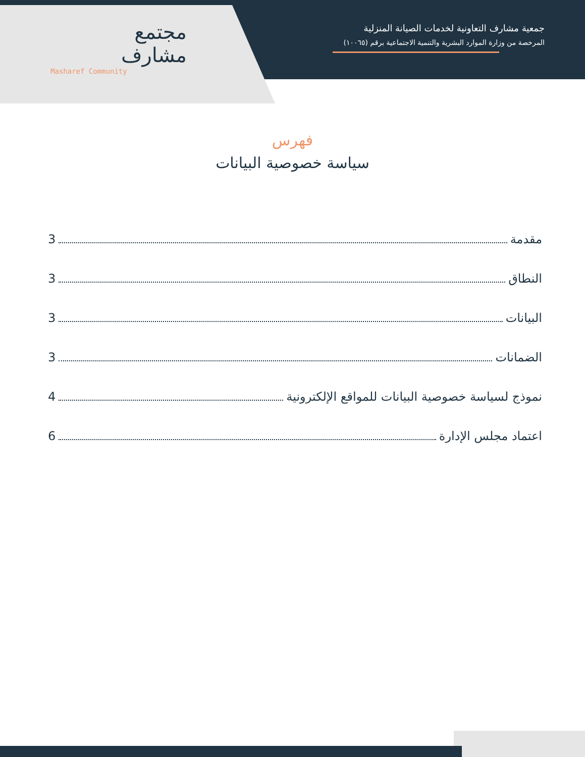مجتمع
مشارف
Masharef Community
جمعية مشارف التعاونية لخدمات الصيانة المنزلية
المرخصة من وزارة الموارد البشرية والتنمية الاجتماعية برقم (١٠٠٦٥)
فهرس
سياسة خصوصية البيانات
مقدمة 3
النطاق 3
البيانات 3
الضمانات 3
نموذج لسياسة خصوصية البيانات للمواقع الإلكترونية 4
اعتماد مجلس الإدارة 6